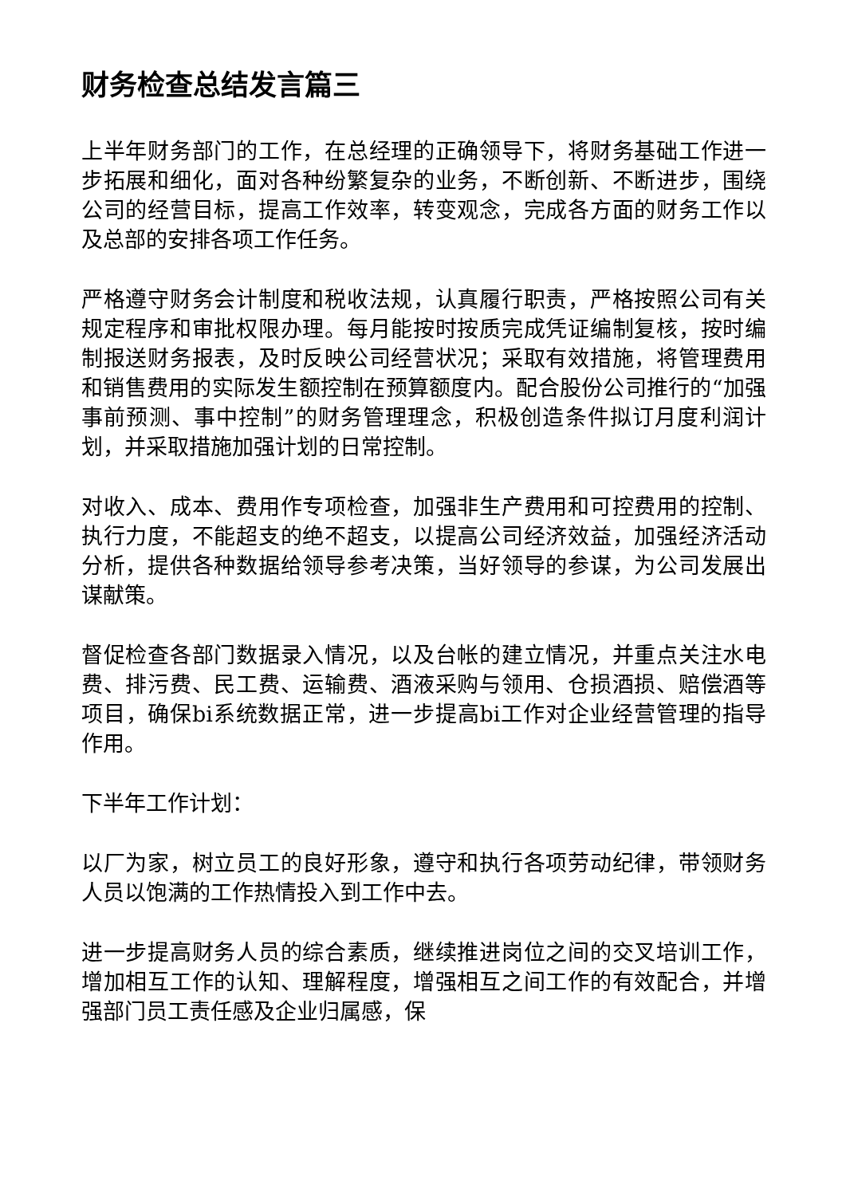财务检查总结发言篇三
上半年财务部门的工作，在总经理的正确领导下，将财务基础工作进一步拓展和细化，面对各种纷繁复杂的业务，不断创新、不断进步，围绕公司的经营目标，提高工作效率，转变观念，完成各方面的财务工作以及总部的安排各项工作任务。
严格遵守财务会计制度和税收法规，认真履行职责，严格按照公司有关规定程序和审批权限办理。每月能按时按质完成凭证编制复核，按时编制报送财务报表，及时反映公司经营状况；采取有效措施，将管理费用和销售费用的实际发生额控制在预算额度内。配合股份公司推行的“加强事前预测、事中控制”的财务管理理念，积极创造条件拟订月度利润计划，并采取措施加强计划的日常控制。
对收入、成本、费用作专项检查，加强非生产费用和可控费用的控制、执行力度，不能超支的绝不超支，以提高公司经济效益，加强经济活动分析，提供各种数据给领导参考决策，当好领导的参谋，为公司发展出谋献策。
督促检查各部门数据录入情况，以及台帐的建立情况，并重点关注水电费、排污费、民工费、运输费、酒液采购与领用、仓损酒损、赔偿酒等项目，确保bi系统数据正常，进一步提高bi工作对企业经营管理的指导作用。
下半年工作计划：
以厂为家，树立员工的良好形象，遵守和执行各项劳动纪律，带领财务人员以饱满的工作热情投入到工作中去。
进一步提高财务人员的综合素质，继续推进岗位之间的交叉培训工作，增加相互工作的认知、理解程度，增强相互之间工作的有效配合，并增强部门员工责任感及企业归属感，保